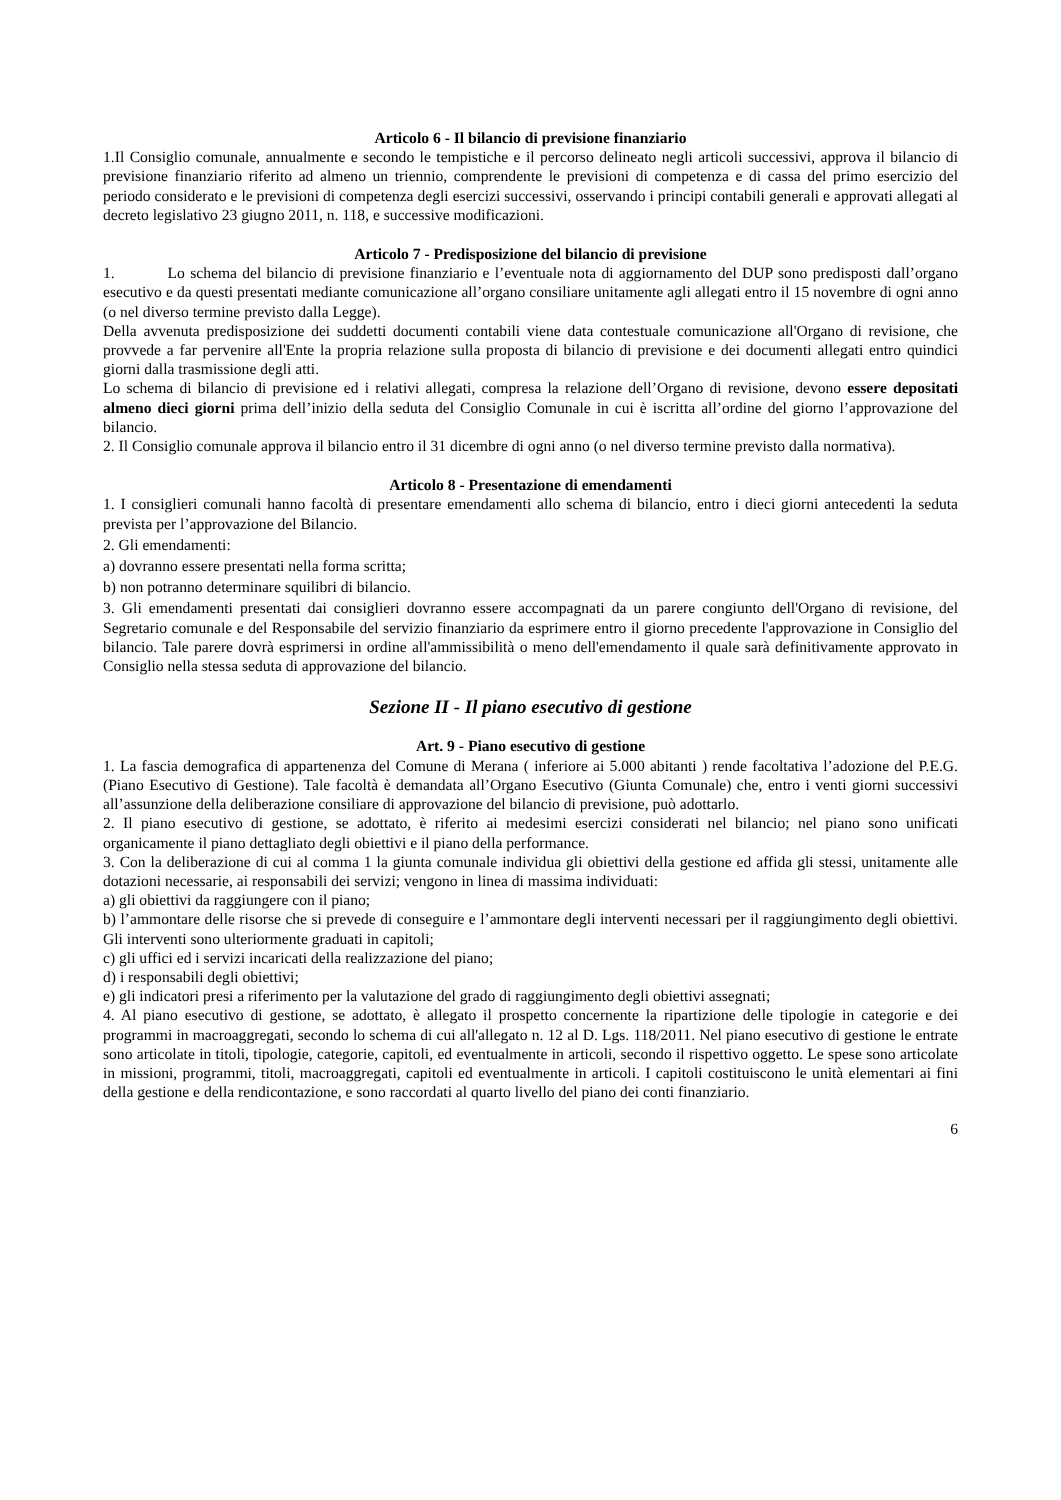Articolo 6 - Il bilancio di previsione finanziario
1.Il Consiglio comunale, annualmente e secondo le tempistiche e il percorso delineato negli articoli successivi, approva il bilancio di previsione finanziario riferito ad almeno un triennio, comprendente le previsioni di competenza e di cassa del primo esercizio del periodo considerato e le previsioni di competenza degli esercizi successivi, osservando i principi contabili generali e approvati allegati al decreto legislativo 23 giugno 2011, n. 118, e successive modificazioni.
Articolo 7 - Predisposizione del bilancio di previsione
1. Lo schema del bilancio di previsione finanziario e l’eventuale nota di aggiornamento del DUP sono predisposti dall’organo esecutivo e da questi presentati mediante comunicazione all’organo consiliare unitamente agli allegati entro il 15 novembre di ogni anno (o nel diverso termine previsto dalla Legge).
Della avvenuta predisposizione dei suddetti documenti contabili viene data contestuale comunicazione all'Organo di revisione, che provvede a far pervenire all'Ente la propria relazione sulla proposta di bilancio di previsione e dei documenti allegati entro quindici giorni dalla trasmissione degli atti.
Lo schema di bilancio di previsione ed i relativi allegati, compresa la relazione dell’Organo di revisione, devono essere depositati almeno dieci giorni prima dell’inizio della seduta del Consiglio Comunale in cui è iscritta all’ordine del giorno l’approvazione del bilancio.
2. Il Consiglio comunale approva il bilancio entro il 31 dicembre di ogni anno (o nel diverso termine previsto dalla normativa).
Articolo 8 - Presentazione di emendamenti
1. I consiglieri comunali hanno facoltà di presentare emendamenti allo schema di bilancio, entro i dieci giorni antecedenti la seduta prevista per l’approvazione del Bilancio.
2. Gli emendamenti:
a) dovranno essere presentati nella forma scritta;
b) non potranno determinare squilibri di bilancio.
3. Gli emendamenti presentati dai consiglieri dovranno essere accompagnati da un parere congiunto dell'Organo di revisione, del Segretario comunale e del Responsabile del servizio finanziario da esprimere entro il giorno precedente l'approvazione in Consiglio del bilancio. Tale parere dovrà esprimersi in ordine all'ammissibilità o meno dell'emendamento il quale sarà definitivamente approvato in Consiglio nella stessa seduta di approvazione del bilancio.
Sezione II - Il piano esecutivo di gestione
Art. 9 - Piano esecutivo di gestione
1. La fascia demografica di appartenenza del Comune di Merana ( inferiore ai 5.000 abitanti ) rende facoltativa l’adozione del P.E.G. (Piano Esecutivo di Gestione). Tale facoltà è demandata all’Organo Esecutivo (Giunta Comunale) che, entro i venti giorni successivi all’assunzione della deliberazione consiliare di approvazione del bilancio di previsione, può adottarlo.
2. Il piano esecutivo di gestione, se adottato, è riferito ai medesimi esercizi considerati nel bilancio; nel piano sono unificati organicamente il piano dettagliato degli obiettivi e il piano della performance.
3. Con la deliberazione di cui al comma 1 la giunta comunale individua gli obiettivi della gestione ed affida gli stessi, unitamente alle dotazioni necessarie, ai responsabili dei servizi; vengono in linea di massima individuati:
a) gli obiettivi da raggiungere con il piano;
b) l’ammontare delle risorse che si prevede di conseguire e l’ammontare degli interventi necessari per il raggiungimento degli obiettivi. Gli interventi sono ulteriormente graduati in capitoli;
c) gli uffici ed i servizi incaricati della realizzazione del piano;
d) i responsabili degli obiettivi;
e) gli indicatori presi a riferimento per la valutazione del grado di raggiungimento degli obiettivi assegnati;
4. Al piano esecutivo di gestione, se adottato, è allegato il prospetto concernente la ripartizione delle tipologie in categorie e dei programmi in macroaggregati, secondo lo schema di cui all'allegato n. 12 al D. Lgs. 118/2011. Nel piano esecutivo di gestione le entrate sono articolate in titoli, tipologie, categorie, capitoli, ed eventualmente in articoli, secondo il rispettivo oggetto. Le spese sono articolate in missioni, programmi, titoli, macroaggregati, capitoli ed eventualmente in articoli. I capitoli costituiscono le unità elementari ai fini della gestione e della rendicontazione, e sono raccordati al quarto livello del piano dei conti finanziario.
6